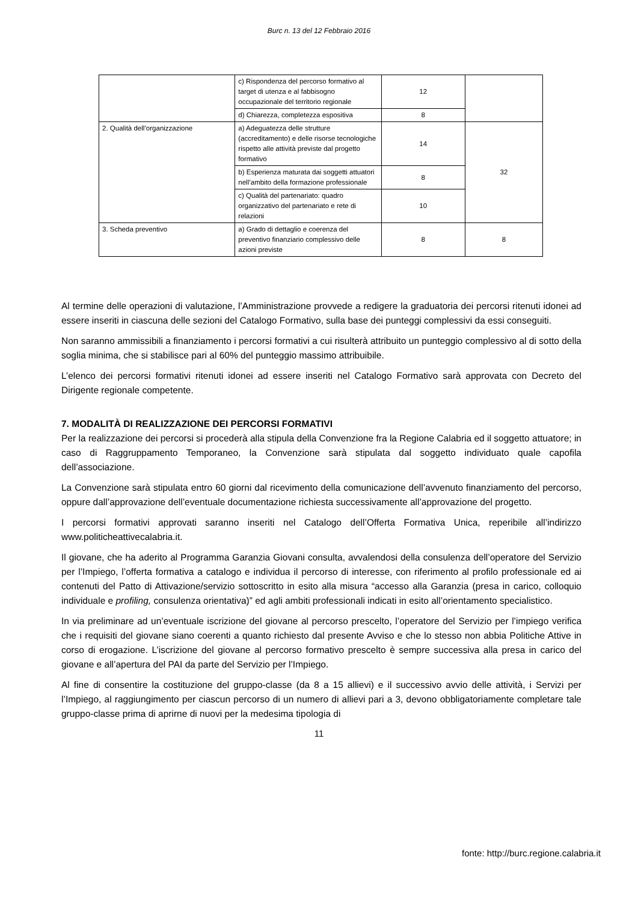Burc n. 13 del 12 Febbraio 2016
| | c) Rispondenza del percorso formativo al target di utenza e al fabbisogno occupazionale del territorio regionale | 12 | |
| | d) Chiarezza, completezza espositiva | 8 | |
| 2. Qualità dell’organizzazione | a) Adeguatezza delle strutture (accreditamento) e delle risorse tecnologiche rispetto alle attività previste dal progetto formativo | 14 | 32 |
| | b) Esperienza maturata dai soggetti attuatori nell’ambito della formazione professionale | 8 | |
| | c) Qualità del partenariato: quadro organizzativo del partenariato e rete di relazioni | 10 | |
| 3. Scheda preventivo | a) Grado di dettaglio e coerenza del preventivo finanziario complessivo delle azioni previste | 8 | 8 |
Al termine delle operazioni di valutazione, l’Amministrazione provvede a redigere la graduatoria dei percorsi ritenuti idonei ad essere inseriti in ciascuna delle sezioni del Catalogo Formativo, sulla base dei punteggi complessivi da essi conseguiti.
Non saranno ammissibili a finanziamento i percorsi formativi a cui risulterà attribuito un punteggio complessivo al di sotto della soglia minima, che si stabilisce pari al 60% del punteggio massimo attribuibile.
L’elenco dei percorsi formativi ritenuti idonei ad essere inseriti nel Catalogo Formativo sarà approvata con Decreto del Dirigente regionale competente.
7. MODALITÀ DI REALIZZAZIONE DEI PERCORSI FORMATIVI
Per la realizzazione dei percorsi si procederà alla stipula della Convenzione fra la Regione Calabria ed il soggetto attuatore; in caso di Raggruppamento Temporaneo, la Convenzione sarà stipulata dal soggetto individuato quale capofila dell’associazione.
La Convenzione sarà stipulata entro 60 giorni dal ricevimento della comunicazione dell’avvenuto finanziamento del percorso, oppure dall’approvazione dell’eventuale documentazione richiesta successivamente all’approvazione del progetto.
I percorsi formativi approvati saranno inseriti nel Catalogo dell’Offerta Formativa Unica, reperibile all’indirizzo www.politicheattivecalabria.it.
Il giovane, che ha aderito al Programma Garanzia Giovani consulta, avvalendosi della consulenza dell’operatore del Servizio per l’Impiego, l’offerta formativa a catalogo e individua il percorso di interesse, con riferimento al profilo professionale ed ai contenuti del Patto di Attivazione/servizio sottoscritto in esito alla misura “accesso alla Garanzia (presa in carico, colloquio individuale e profiling, consulenza orientativa)” ed agli ambiti professionali indicati in esito all’orientamento specialistico.
In via preliminare ad un’eventuale iscrizione del giovane al percorso prescelto, l’operatore del Servizio per l’impiego verifica che i requisiti del giovane siano coerenti a quanto richiesto dal presente Avviso e che lo stesso non abbia Politiche Attive in corso di erogazione. L’iscrizione del giovane al percorso formativo prescelto è sempre successiva alla presa in carico del giovane e all’apertura del PAI da parte del Servizio per l’Impiego.
Al fine di consentire la costituzione del gruppo-classe (da 8 a 15 allievi) e il successivo avvio delle attività, i Servizi per l’Impiego, al raggiungimento per ciascun percorso di un numero di allievi pari a 3, devono obbligatoriamente completare tale gruppo-classe prima di aprirne di nuovi per la medesima tipologia di
11
fonte: http://burc.regione.calabria.it